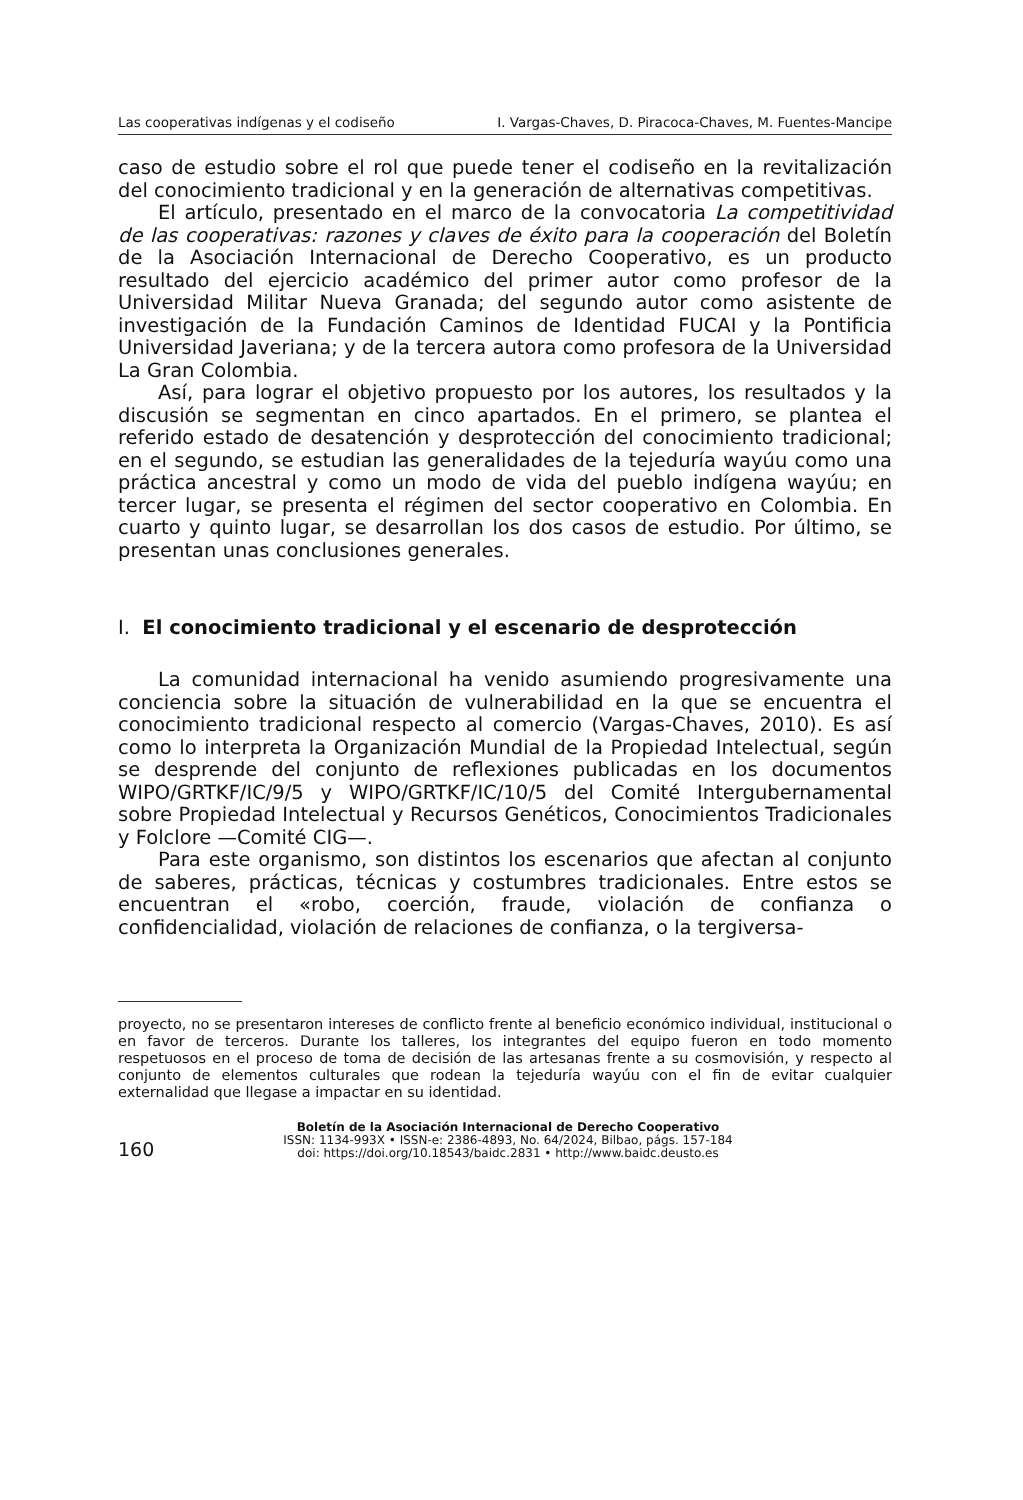Las cooperativas indígenas y el codiseño I. Vargas-Chaves, D. Piracoca-Chaves, M. Fuentes-Mancipe
caso de estudio sobre el rol que puede tener el codiseño en la revitalización del conocimiento tradicional y en la generación de alternativas competitivas.
El artículo, presentado en el marco de la convocatoria La competitividad de las cooperativas: razones y claves de éxito para la cooperación del Boletín de la Asociación Internacional de Derecho Cooperativo, es un producto resultado del ejercicio académico del primer autor como profesor de la Universidad Militar Nueva Granada; del segundo autor como asistente de investigación de la Fundación Caminos de Identidad FUCAI y la Pontificia Universidad Javeriana; y de la tercera autora como profesora de la Universidad La Gran Colombia.
Así, para lograr el objetivo propuesto por los autores, los resultados y la discusión se segmentan en cinco apartados. En el primero, se plantea el referido estado de desatención y desprotección del conocimiento tradicional; en el segundo, se estudian las generalidades de la tejeduría wayúu como una práctica ancestral y como un modo de vida del pueblo indígena wayúu; en tercer lugar, se presenta el régimen del sector cooperativo en Colombia. En cuarto y quinto lugar, se desarrollan los dos casos de estudio. Por último, se presentan unas conclusiones generales.
I. El conocimiento tradicional y el escenario de desprotección
La comunidad internacional ha venido asumiendo progresivamente una conciencia sobre la situación de vulnerabilidad en la que se encuentra el conocimiento tradicional respecto al comercio (Vargas-Chaves, 2010). Es así como lo interpreta la Organización Mundial de la Propiedad Intelectual, según se desprende del conjunto de reflexiones publicadas en los documentos WIPO/GRTKF/IC/9/5 y WIPO/GRTKF/IC/10/5 del Comité Intergubernamental sobre Propiedad Intelectual y Recursos Genéticos, Conocimientos Tradicionales y Folclore —Comité CIG—.
Para este organismo, son distintos los escenarios que afectan al conjunto de saberes, prácticas, técnicas y costumbres tradicionales. Entre estos se encuentran el «robo, coerción, fraude, violación de confianza o confidencialidad, violación de relaciones de confianza, o la tergiversa-
proyecto, no se presentaron intereses de conflicto frente al beneficio económico individual, institucional o en favor de terceros. Durante los talleres, los integrantes del equipo fueron en todo momento respetuosos en el proceso de toma de decisión de las artesanas frente a su cosmovisión, y respecto al conjunto de elementos culturales que rodean la tejeduría wayúu con el fin de evitar cualquier externalidad que llegase a impactar en su identidad.
160
Boletín de la Asociación Internacional de Derecho Cooperativo
ISSN: 1134-993X • ISSN-e: 2386-4893, No. 64/2024, Bilbao, págs. 157-184
doi: https://doi.org/10.18543/baidc.2831 • http://www.baidc.deusto.es